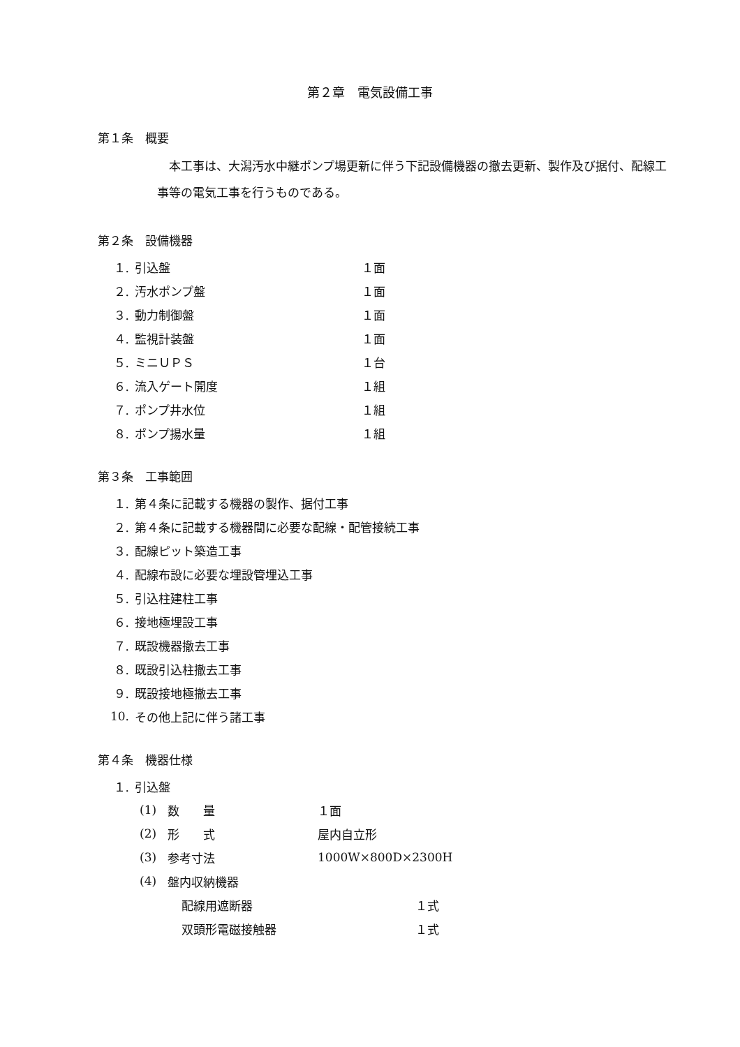第２章　電気設備工事
第１条　概要
　本工事は、大潟汚水中継ポンプ場更新に伴う下記設備機器の撤去更新、製作及び据付、配線工事等の電気工事を行うものである。
第２条　設備機器
１. 引込盤 １面
２. 汚水ポンプ盤 １面
３. 動力制御盤 １面
４. 監視計装盤 １面
５. ミニＵＰＳ １台
６. 流入ゲート開度 １組
７. ポンプ井水位 １組
８. ポンプ揚水量 １組
第３条　工事範囲
１. 第４条に記載する機器の製作、据付工事
２. 第４条に記載する機器間に必要な配線・配管接続工事
３. 配線ピット築造工事
４. 配線布設に必要な埋設管埋込工事
５. 引込柱建柱工事
６. 接地極埋設工事
７. 既設機器撤去工事
８. 既設引込柱撤去工事
９. 既設接地極撤去工事
10. その他上記に伴う諸工事
第４条　機器仕様
１. 引込盤
(1) 数　　量 １面
(2) 形　　式 屋内自立形
(3) 参考寸法 1000W×800D×2300H
(4) 盤内収納機器
配線用遮断器 １式
双頭形電磁接触器 １式